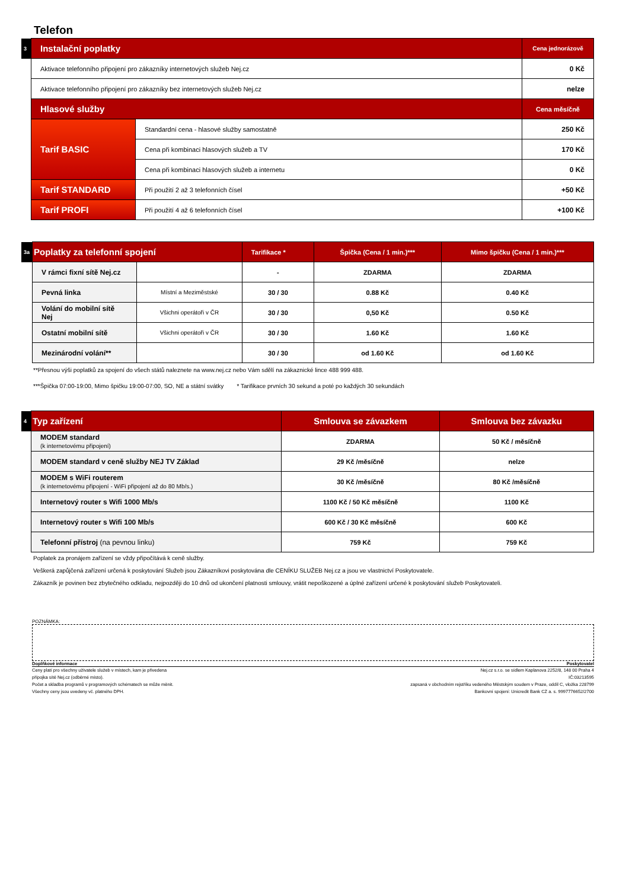Telefon
| 3 | Instalační poplatky | | Cena jednorázově |
| | Aktivace telefonního připojení pro zákazníky internetových služeb Nej.cz | | 0 Kč |
| | Aktivace telefonního připojení pro zákazníky bez internetových služeb Nej.cz | | nelze |
| | Hlasové služby | | Cena měsíčně |
| | Tarif BASIC | Standardní cena - hlasové služby samostatně | 250 Kč |
| | | Cena při kombinaci hlasových služeb a TV | 170 Kč |
| | | Cena při kombinaci hlasových služeb a internetu | 0 Kč |
| | Tarif STANDARD | Při použití 2 až 3 telefonních čísel | +50 Kč |
| | Tarif PROFI | Při použití 4 až 6 telefonních čísel | +100 Kč |
| 3a | Poplatky za telefonní spojení | | Tarifikace * | Špička (Cena / 1 min.)*** | Mimo špičku (Cena / 1 min.)*** |
| | V rámci fixní sítě Nej.cz | | - | ZDARMA | ZDARMA |
| | Pevná linka | Místní a Meziměstské | 30 / 30 | 0.88 Kč | 0.40 Kč |
| | Volání do mobilní sítě Nej | Všichni operátoři v ČR | 30 / 30 | 0,50 Kč | 0.50 Kč |
| | Ostatní mobilní sítě | Všichni operátoři v ČR | 30 / 30 | 1.60 Kč | 1.60 Kč |
| | Mezinárodní volání** | | 30 / 30 | od 1.60 Kč | od 1.60 Kč |
**Přesnou výši poplatků za spojení do všech států naleznete na www.nej.cz nebo Vám sdělí na zákaznické lince 488 999 488.
***Špička 07:00-19:00, Mimo špičku 19:00-07:00, SO, NE a státní svátky * Tarifikace prvních 30 sekund a poté po každých 30 sekundách
| 4 | Typ zařízení | Smlouva se závazkem | Smlouva bez závazku |
| | MODEM standard (k internetovému připojení) | ZDARMA | 50 Kč / měsíčně |
| | MODEM standard v ceně služby NEJ TV Základ | 29 Kč /měsíčně | nelze |
| | MODEM s WiFi routerem (k internetovému připojení - WiFi připojení až do 80 Mb/s.) | 30 Kč /měsíčně | 80 Kč /měsíčně |
| | Internetový router s Wifi 1000 Mb/s | 1100 Kč / 50 Kč měsíčně | 1100 Kč |
| | Internetový router s Wifi 100 Mb/s | 600 Kč / 30 Kč měsíčně | 600 Kč |
| | Telefonní přístroj (na pevnou linku) | 759 Kč | 759 Kč |
Poplatek za pronájem zařízení se vždy připočítává k ceně služby.
Veškerá zapůjčená zařízení určená k poskytování Služeb jsou Zákazníkovi poskytována dle CENÍKU SLUŽEB Nej.cz a jsou ve vlastnictví Poskytovatele.
Zákazník je povinen bez zbytečného odkladu, nejpozději do 10 dnů od ukončení platnosti smlouvy, vrátit nepoškozené a úplné zařízení určené k poskytování služeb Poskytovateli.
POZNÁMKA:
Doplňkové informace Poskytovatel
Ceny platí pro všechny uživatele služeb v místech, kam je přivedena
přípojka sítě Nej.cz (odběrné místo).
Počet a skladba programů v programových schématech se může měnit.
Všechny ceny jsou uvedeny vč. platného DPH.
Nej.cz s.r.o. se sídlem Kaplanova 2252/8, 148 00 Praha 4
IČ:03213595
zapsaná v obchodním rejstříku vedeného Městským soudem v Praze, oddíl C, vložka 228799
Bankovní spojení: Unicredit Bank CZ a. s. 9997776652/2700